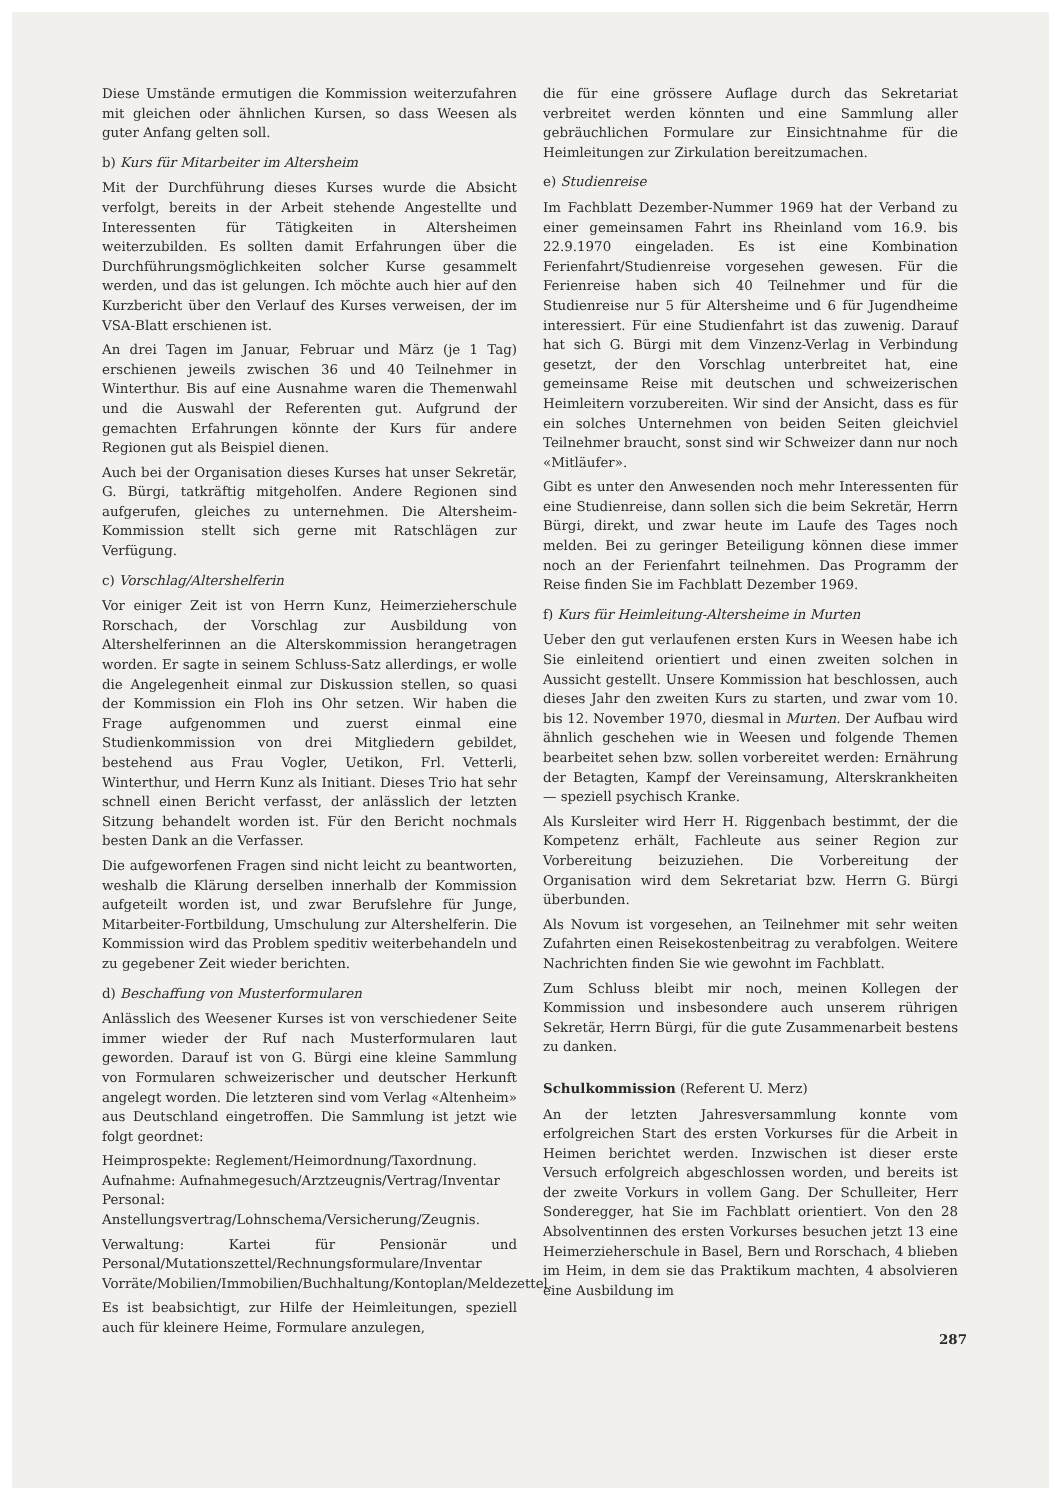Diese Umstände ermutigen die Kommission weiterzufahren mit gleichen oder ähnlichen Kursen, so dass Weesen als guter Anfang gelten soll.
b) Kurs für Mitarbeiter im Altersheim
Mit der Durchführung dieses Kurses wurde die Absicht verfolgt, bereits in der Arbeit stehende Angestellte und Interessenten für Tätigkeiten in Altersheimen weiterzubilden. Es sollten damit Erfahrungen über die Durchführungsmöglichkeiten solcher Kurse gesammelt werden, und das ist gelungen. Ich möchte auch hier auf den Kurzbericht über den Verlauf des Kurses verweisen, der im VSA-Blatt erschienen ist.
An drei Tagen im Januar, Februar und März (je 1 Tag) erschienen jeweils zwischen 36 und 40 Teilnehmer in Winterthur. Bis auf eine Ausnahme waren die Themenwahl und die Auswahl der Referenten gut. Aufgrund der gemachten Erfahrungen könnte der Kurs für andere Regionen gut als Beispiel dienen.
Auch bei der Organisation dieses Kurses hat unser Sekretär, G. Bürgi, tatkräftig mitgeholfen. Andere Regionen sind aufgerufen, gleiches zu unternehmen. Die Altersheim-Kommission stellt sich gerne mit Ratschlägen zur Verfügung.
c) Vorschlag/Altershelferin
Vor einiger Zeit ist von Herrn Kunz, Heimerzieherschule Rorschach, der Vorschlag zur Ausbildung von Altershelferinnen an die Alterskommission herangetragen worden. Er sagte in seinem Schluss-Satz allerdings, er wolle die Angelegenheit einmal zur Diskussion stellen, so quasi der Kommission ein Floh ins Ohr setzen. Wir haben die Frage aufgenommen und zuerst einmal eine Studienkommission von drei Mitgliedern gebildet, bestehend aus Frau Vogler, Uetikon, Frl. Vetterli, Winterthur, und Herrn Kunz als Initiant. Dieses Trio hat sehr schnell einen Bericht verfasst, der anlässlich der letzten Sitzung behandelt worden ist. Für den Bericht nochmals besten Dank an die Verfasser.
Die aufgeworfenen Fragen sind nicht leicht zu beantworten, weshalb die Klärung derselben innerhalb der Kommission aufgeteilt worden ist, und zwar Berufslehre für Junge, Mitarbeiter-Fortbildung, Umschulung zur Altershelferin. Die Kommission wird das Problem speditiv weiterbehandeln und zu gegebener Zeit wieder berichten.
d) Beschaffung von Musterformularen
Anlässlich des Weesener Kurses ist von verschiedener Seite immer wieder der Ruf nach Musterformularen laut geworden. Darauf ist von G. Bürgi eine kleine Sammlung von Formularen schweizerischer und deutscher Herkunft angelegt worden. Die letzteren sind vom Verlag «Altenheim» aus Deutschland eingetroffen. Die Sammlung ist jetzt wie folgt geordnet:
Heimprospekte: Reglement/Heimordnung/Taxordnung.
Aufnahme: Aufnahmegesuch/Arztzeugnis/Vertrag/Inventar
Personal: Anstellungsvertrag/Lohnschema/Versicherung/Zeugnis.
Verwaltung: Kartei für Pensionär und Personal/Mutationszettel/Rechnungsformulare/Inventar Vorräte/Mobilien/Immobilien/Buchhaltung/Kontoplan/Meldezettel.
Es ist beabsichtigt, zur Hilfe der Heimleitungen, speziell auch für kleinere Heime, Formulare anzulegen,
die für eine grössere Auflage durch das Sekretariat verbreitet werden könnten und eine Sammlung aller gebräuchlichen Formulare zur Einsichtnahme für die Heimleitungen zur Zirkulation bereitzumachen.
e) Studienreise
Im Fachblatt Dezember-Nummer 1969 hat der Verband zu einer gemeinsamen Fahrt ins Rheinland vom 16.9. bis 22.9.1970 eingeladen. Es ist eine Kombination Ferienfahrt/Studienreise vorgesehen gewesen. Für die Ferienreise haben sich 40 Teilnehmer und für die Studienreise nur 5 für Altersheime und 6 für Jugendheime interessiert. Für eine Studienfahrt ist das zuwenig. Darauf hat sich G. Bürgi mit dem Vinzenz-Verlag in Verbindung gesetzt, der den Vorschlag unterbreitet hat, eine gemeinsame Reise mit deutschen und schweizerischen Heimleitern vorzubereiten. Wir sind der Ansicht, dass es für ein solches Unternehmen von beiden Seiten gleichviel Teilnehmer braucht, sonst sind wir Schweizer dann nur noch «Mitläufer».
Gibt es unter den Anwesenden noch mehr Interessenten für eine Studienreise, dann sollen sich die beim Sekretär, Herrn Bürgi, direkt, und zwar heute im Laufe des Tages noch melden. Bei zu geringer Beteiligung können diese immer noch an der Ferienfahrt teilnehmen. Das Programm der Reise finden Sie im Fachblatt Dezember 1969.
f) Kurs für Heimleitung-Altersheime in Murten
Ueber den gut verlaufenen ersten Kurs in Weesen habe ich Sie einleitend orientiert und einen zweiten solchen in Aussicht gestellt. Unsere Kommission hat beschlossen, auch dieses Jahr den zweiten Kurs zu starten, und zwar vom 10. bis 12. November 1970, diesmal in Murten. Der Aufbau wird ähnlich geschehen wie in Weesen und folgende Themen bearbeitet sehen bzw. sollen vorbereitet werden: Ernährung der Betagten, Kampf der Vereinsamung, Alterskrankheiten — speziell psychisch Kranke.
Als Kursleiter wird Herr H. Riggenbach bestimmt, der die Kompetenz erhält, Fachleute aus seiner Region zur Vorbereitung beizuziehen. Die Vorbereitung der Organisation wird dem Sekretariat bzw. Herrn G. Bürgi überbunden.
Als Novum ist vorgesehen, an Teilnehmer mit sehr weiten Zufahrten einen Reisekostenbeitrag zu verabfolgen. Weitere Nachrichten finden Sie wie gewohnt im Fachblatt.
Zum Schluss bleibt mir noch, meinen Kollegen der Kommission und insbesondere auch unserem rührigen Sekretär, Herrn Bürgi, für die gute Zusammenarbeit bestens zu danken.
Schulkommission (Referent U. Merz)
An der letzten Jahresversammlung konnte vom erfolgreichen Start des ersten Vorkurses für die Arbeit in Heimen berichtet werden. Inzwischen ist dieser erste Versuch erfolgreich abgeschlossen worden, und bereits ist der zweite Vorkurs in vollem Gang. Der Schulleiter, Herr Sonderegger, hat Sie im Fachblatt orientiert. Von den 28 Absolventinnen des ersten Vorkurses besuchen jetzt 13 eine Heimerzieherschule in Basel, Bern und Rorschach, 4 blieben im Heim, in dem sie das Praktikum machten, 4 absolvieren eine Ausbildung im
287